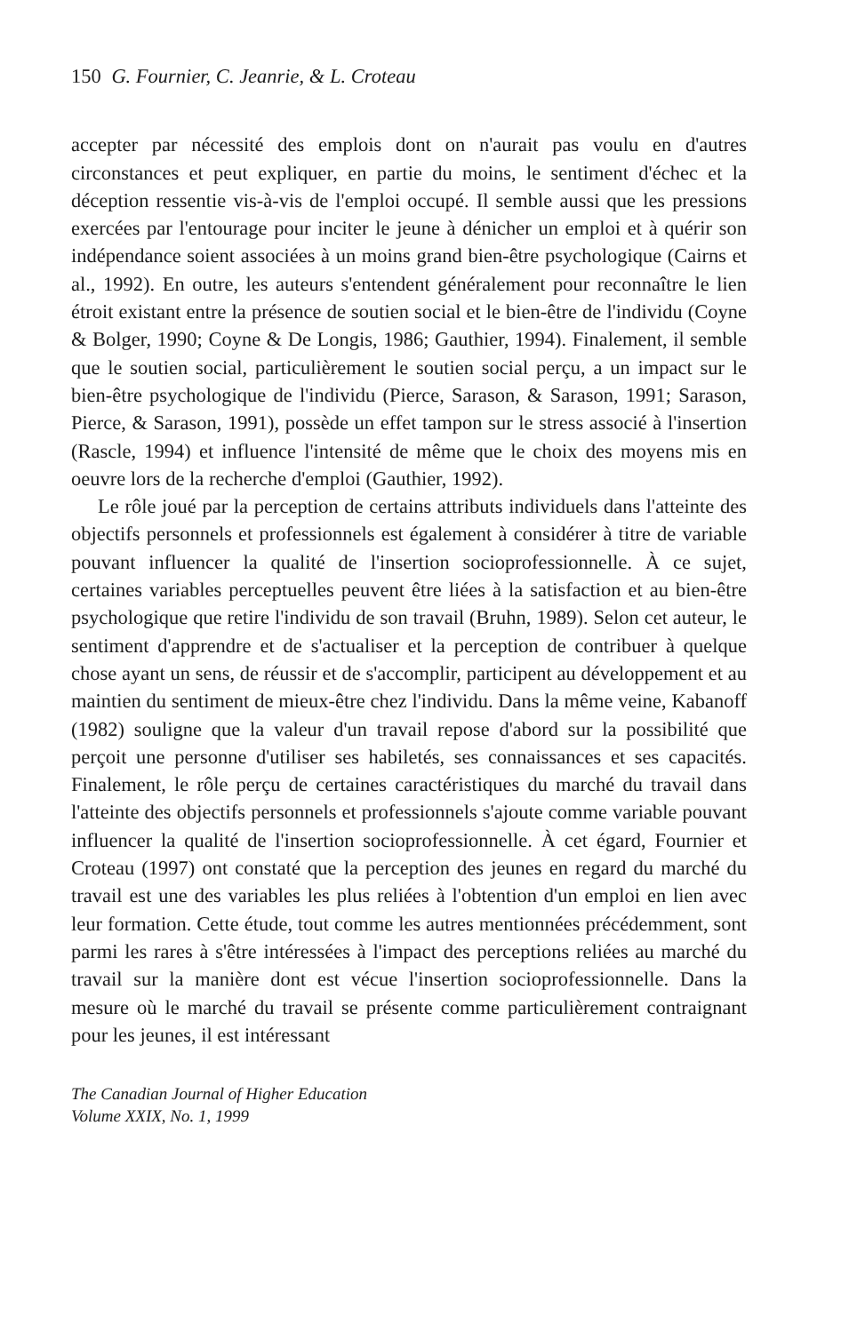150 G. Fournier, C. Jeanrie, & L. Croteau
accepter par nécessité des emplois dont on n'aurait pas voulu en d'autres circonstances et peut expliquer, en partie du moins, le sentiment d'échec et la déception ressentie vis-à-vis de l'emploi occupé. Il semble aussi que les pressions exercées par l'entourage pour inciter le jeune à dénicher un emploi et à quérir son indépendance soient associées à un moins grand bien-être psychologique (Cairns et al., 1992). En outre, les auteurs s'entendent généralement pour reconnaître le lien étroit existant entre la présence de soutien social et le bien-être de l'individu (Coyne & Bolger, 1990; Coyne & De Longis, 1986; Gauthier, 1994). Finalement, il semble que le soutien social, particulièrement le soutien social perçu, a un impact sur le bien-être psychologique de l'individu (Pierce, Sarason, & Sarason, 1991; Sarason, Pierce, & Sarason, 1991), possède un effet tampon sur le stress associé à l'insertion (Rascle, 1994) et influence l'intensité de même que le choix des moyens mis en oeuvre lors de la recherche d'emploi (Gauthier, 1992).
Le rôle joué par la perception de certains attributs individuels dans l'atteinte des objectifs personnels et professionnels est également à considérer à titre de variable pouvant influencer la qualité de l'insertion socioprofessionnelle. À ce sujet, certaines variables perceptuelles peuvent être liées à la satisfaction et au bien-être psychologique que retire l'individu de son travail (Bruhn, 1989). Selon cet auteur, le sentiment d'apprendre et de s'actualiser et la perception de contribuer à quelque chose ayant un sens, de réussir et de s'accomplir, participent au développement et au maintien du sentiment de mieux-être chez l'individu. Dans la même veine, Kabanoff (1982) souligne que la valeur d'un travail repose d'abord sur la possibilité que perçoit une personne d'utiliser ses habiletés, ses connaissances et ses capacités. Finalement, le rôle perçu de certaines caractéristiques du marché du travail dans l'atteinte des objectifs personnels et professionnels s'ajoute comme variable pouvant influencer la qualité de l'insertion socioprofessionnelle. À cet égard, Fournier et Croteau (1997) ont constaté que la perception des jeunes en regard du marché du travail est une des variables les plus reliées à l'obtention d'un emploi en lien avec leur formation. Cette étude, tout comme les autres mentionnées précédemment, sont parmi les rares à s'être intéressées à l'impact des perceptions reliées au marché du travail sur la manière dont est vécue l'insertion socioprofessionnelle. Dans la mesure où le marché du travail se présente comme particulièrement contraignant pour les jeunes, il est intéressant
The Canadian Journal of Higher Education
Volume XXIX, No. 1, 1999